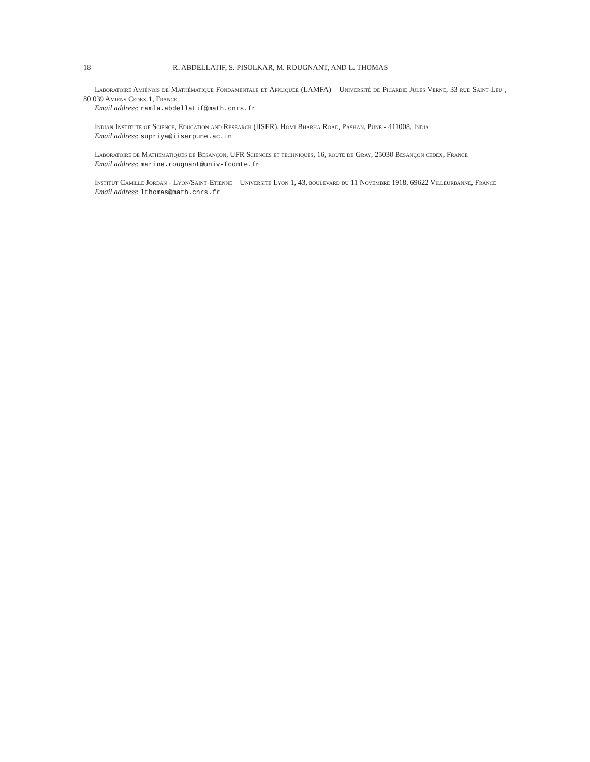18 R. ABDELLATIF, S. PISOLKAR, M. ROUGNANT, AND L. THOMAS
Laboratoire Amiénois de Mathématique Fondamentale et Appliquée (LAMFA) – Université de Picardie Jules Verne, 33 rue Saint-Leu , 80 039 Amiens Cedex 1, France
Email address: ramla.abdellatif@math.cnrs.fr
Indian Institute of Science, Education and Research (IISER), Homi Bhabha Road, Pashan, Pune - 411008, India
Email address: supriya@iiserpune.ac.in
Laboratoire de Mathématiques de Besançon, UFR Sciences et techniques, 16, route de Gray, 25030 Besançon cedex, France
Email address: marine.rougnant@univ-fcomte.fr
Institut Camille Jordan - Lyon/Saint-Etienne – Université Lyon 1, 43, boulevard du 11 Novembre 1918, 69622 Villeurbanne, France
Email address: lthomas@math.cnrs.fr